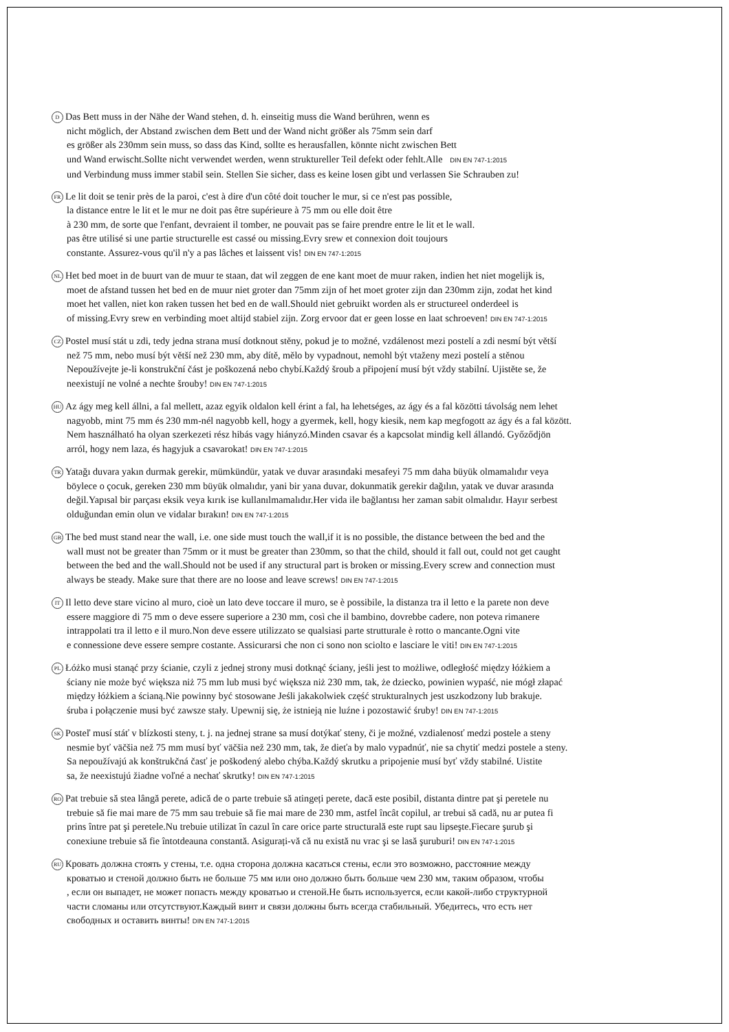D Das Bett muss in der Nähe der Wand stehen, d. h. einseitig muss die Wand berühren, wenn es
nicht möglich, der Abstand zwischen dem Bett und der Wand nicht größer als 75mm sein darf
es größer als 230mm sein muss, so dass das Kind, sollte es herausfallen, könnte nicht zwischen Bett
und Wand erwischt.Sollte nicht verwendet werden, wenn struktureller Teil defekt oder fehlt.Alle DIN EN 747-1:2015
und Verbindung muss immer stabil sein. Stellen Sie sicher, dass es keine losen gibt und verlassen Sie Schrauben zu!
FR Le lit doit se tenir près de la paroi, c'est à dire d'un côté doit toucher le mur, si ce n'est pas possible,
la distance entre le lit et le mur ne doit pas être supérieure à 75 mm ou elle doit être
à 230 mm, de sorte que l'enfant, devraient il tomber, ne pouvait pas se faire prendre entre le lit et le wall.
pas être utilisé si une partie structurelle est cassé ou missing.Evry srew et connexion doit toujours
constante. Assurez-vous qu'il n'y a pas lâches et laissent vis! DIN EN 747-1:2015
NL Het bed moet in de buurt van de muur te staan, dat wil zeggen de ene kant moet de muur raken, indien het niet mogelijk is,
moet de afstand tussen het bed en de muur niet groter dan 75mm zijn of het moet groter zijn dan 230mm zijn, zodat het kind
moet het vallen, niet kon raken tussen het bed en de wall.Should niet gebruikt worden als er structureel onderdeel is
of missing.Evry srew en verbinding moet altijd stabiel zijn. Zorg ervoor dat er geen losse en laat schroeven! DIN EN 747-1:2015
CZ Postel musí stát u zdi, tedy jedna strana musí dotknout stěny, pokud je to možné, vzdálenost mezi postelí a zdi nesmí být větší
než 75 mm, nebo musí být větší než 230 mm, aby dítě, mělo by vypadnout, nemohl být vtaženy mezi postelí a stěnou
Nepoužívejte je-li konstrukční část je poškozená nebo chybí.Každý šroub a připojení musí být vždy stabilní. Ujistěte se, že
neexistují ne volné a nechte šrouby! DIN EN 747-1:2015
HU Az ágy meg kell állni, a fal mellett, azaz egyik oldalon kell érint a fal, ha lehetséges, az ágy és a fal közötti távolság nem lehet
nagyobb, mint 75 mm és 230 mm-nél nagyobb kell, hogy a gyermek, kell, hogy kiesik, nem kap megfogott az ágy és a fal között.
Nem használható ha olyan szerkezeti rész hibás vagy hiányzó.Minden csavar és a kapcsolat mindig kell állandó. Győződjön
arról, hogy nem laza, és hagyjuk a csavarokat! DIN EN 747-1:2015
TR Yatağı duvara yakın durmak gerekir, mümkündür, yatak ve duvar arasındaki mesafeyi 75 mm daha büyük olmamalıdır veya
böylece o çocuk, gereken 230 mm büyük olmalıdır, yani bir yana duvar, dokunmatik gerekir dağılın, yatak ve duvar arasında
değil.Yapısal bir parçası eksik veya kırık ise kullanılmamalıdır.Her vida ile bağlantısı her zaman sabit olmalıdır. Hayır serbest
olduğundan emin olun ve vidalar bırakın! DIN EN 747-1:2015
GB The bed must stand near the wall, i.e. one side must touch the wall,if it is no possible, the distance between the bed and the
wall must not be greater than 75mm or it must be greater than 230mm, so that the child, should it fall out, could not get caught
between the bed and the wall.Should not be used if any structural part is broken or missing.Every screw and connection must
always be steady. Make sure that there are no loose and leave screws! DIN EN 747-1:2015
IT Il letto deve stare vicino al muro, cioè un lato deve toccare il muro, se è possibile, la distanza tra il letto e la parete non deve
essere maggiore di 75 mm o deve essere superiore a 230 mm, così che il bambino, dovrebbe cadere, non poteva rimanere
intrappolati tra il letto e il muro.Non deve essere utilizzato se qualsiasi parte strutturale è rotto o mancante.Ogni vite
e connessione deve essere sempre costante. Assicurarsi che non ci sono non sciolto e lasciare le viti! DIN EN 747-1:2015
PL Łóżko musi stanąć przy ścianie, czyli z jednej strony musi dotknąć ściany, jeśli jest to możliwe, odległość między łóżkiem a
ściany nie może być większa niż 75 mm lub musi być większa niż 230 mm, tak, że dziecko, powinien wypaść, nie mógł złapać
między łóżkiem a ścianą.Nie powinny być stosowane Jeśli jakakolwiek część strukturalnych jest uszkodzony lub brakuje.
śruba i połączenie musi być zawsze stały. Upewnij się, że istnieją nie luźne i pozostawić śruby! DIN EN 747-1:2015
SK Posteľ musí stáť v blízkosti steny, t. j. na jednej strane sa musí dotýkať steny, či je možné, vzdialenosť medzi postele a steny
nesmie byť väčšia než 75 mm musí byť väčšia než 230 mm, tak, že dieťa by malo vypadnúť, nie sa chytiť medzi postele a steny.
Sa nepoužívajú ak konštrukčná časť je poškodený alebo chýba.Každý skrutku a pripojenie musí byť vždy stabilné. Uistite
sa, že neexistujú žiadne voľné a nechať skrutky! DIN EN 747-1:2015
RO Pat trebuie să stea lângă perete, adică de o parte trebuie să atingeți perete, dacă este posibil, distanta dintre pat şi peretele nu
trebuie să fie mai mare de 75 mm sau trebuie să fie mai mare de 230 mm, astfel încât copilul, ar trebui să cadă, nu ar putea fi
prins între pat şi peretele.Nu trebuie utilizat în cazul în care orice parte structurală este rupt sau lipseşte.Fiecare şurub şi
conexiune trebuie să fie întotdeauna constantă. Asigurați-vă că nu există nu vrac şi se lasă şuruburi! DIN EN 747-1:2015
RU Кровать должна стоять у стены, т.е. одна сторона должна касаться стены, если это возможно, расстояние между
кроватью и стеной должно быть не больше 75 мм или оно должно быть больше чем 230 мм, таким образом, чтобы
, если он выпадет, не может попасть между кроватью и стеной.Не быть используется, если какой-либо структурной
части сломаны или отсутствуют.Каждый винт и связи должны быть всегда стабильный. Убедитесь, что есть нет
свободных и оставить винты! DIN EN 747-1:2015